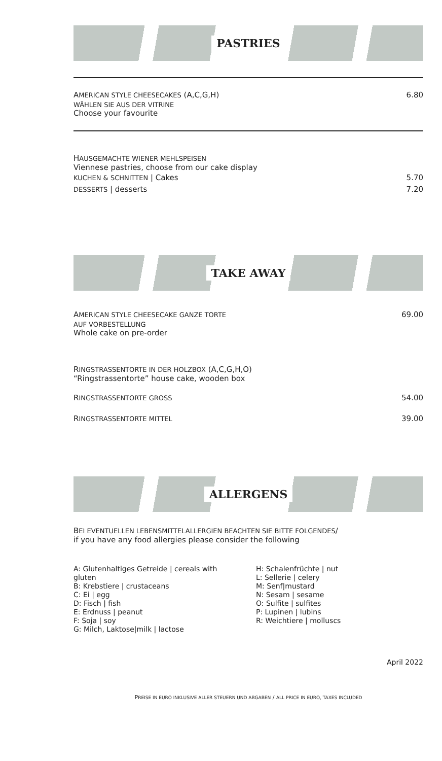PASTRIES
AMERICAN STYLE CHEESECAKES (A,C,G,H) 6.80
WÄHLEN SIE AUS DER VITRINE
Choose your favourite
HAUSGEMACHTE WIENER MEHLSPEISEN
Viennese pastries, choose from our cake display
KUCHEN & SCHNITTEN | Cakes 5.70
DESSERTS | desserts 7.20
TAKE AWAY
AMERICAN STYLE CHEESECAKE GANZE TORTE 69.00
AUF VORBESTELLUNG
Whole cake on pre-order
RINGSTRASSENTORTE IN DER HOLZBOX (A,C,G,H,O)
“Ringstrassentorte” house cake, wooden box
RINGSTRASSENTORTE GROSS 54.00
RINGSTRASSENTORTE MITTEL 39.00
ALLERGENS
BEI EVENTUELLEN LEBENSMITTELALLERGIEN BEACHTEN SIE BITTE FOLGENDES/
if you have any food allergies please consider the following
A: Glutenhaltiges Getreide | cereals with gluten
B: Krebstiere | crustaceans
C: Ei | egg
D: Fisch | fish
E: Erdnuss | peanut
F: Soja | soy
G: Milch, Laktose|milk | lactose
H: Schalenfrüchte | nut
L: Sellerie | celery
M: Senf|mustard
N: Sesam | sesame
O: Sulfite | sulfites
P: Lupinen | lubins
R: Weichtiere | molluscs
April 2022
PREISE IN EURO INKLUSIVE ALLER STEUERN UND ABGABEN / ALL PRICE IN EURO, TAXES INCLUDED